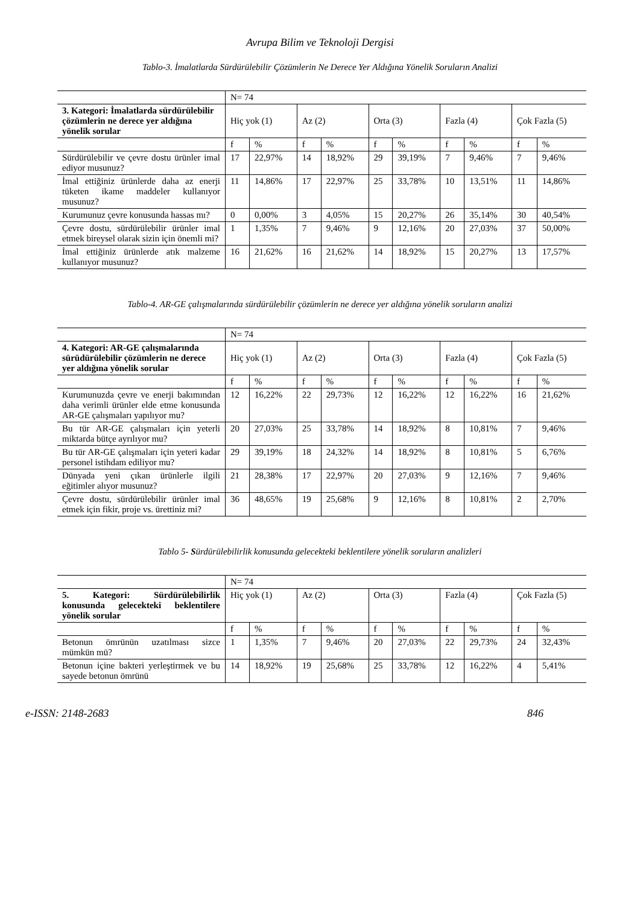Avrupa Bilim ve Teknoloji Dergisi
Tablo-3. İmalatlarda Sürdürülebilir Çözümlerin Ne Derece Yer Aldığına Yönelik Soruların Analizi
| | N= 74 | | | | | | | | | |
| 3. Kategori: İmalatlarda sürdürülebilir çözümlerin ne derece yer aldığına yönelik sorular | Hiç yok (1) | | Az (2) | | Orta (3) | | Fazla (4) | | Çok Fazla (5) | |
| | f | % | f | % | f | % | f | % | f | % |
| Sürdürülebilir ve çevre dostu ürünler imal ediyor musunuz? | 17 | 22,97% | 14 | 18,92% | 29 | 39,19% | 7 | 9,46% | 7 | 9,46% |
| İmal ettiğiniz ürünlerde daha az enerji tüketen ikame maddeler kullanıyor musunuz? | 11 | 14,86% | 17 | 22,97% | 25 | 33,78% | 10 | 13,51% | 11 | 14,86% |
| Kurumunuz çevre konusunda hassas mı? | 0 | 0,00% | 3 | 4,05% | 15 | 20,27% | 26 | 35,14% | 30 | 40,54% |
| Çevre dostu, sürdürülebilir ürünler imal etmek bireysel olarak sizin için önemli mi? | 1 | 1,35% | 7 | 9,46% | 9 | 12,16% | 20 | 27,03% | 37 | 50,00% |
| İmal ettiğiniz ürünlerde atık malzeme kullanıyor musunuz? | 16 | 21,62% | 16 | 21,62% | 14 | 18,92% | 15 | 20,27% | 13 | 17,57% |
Tablo-4. AR-GE çalışmalarında sürdürülebilir çözümlerin ne derece yer aldığına yönelik soruların analizi
| | N= 74 | | | | | | | | | |
| 4. Kategori: AR-GE çalışmalarında sürüdürülebilir çözümlerin ne derece yer aldığına yönelik sorular | Hiç yok (1) | | Az (2) | | Orta (3) | | Fazla (4) | | Çok Fazla (5) | |
| | f | % | f | % | f | % | f | % | f | % |
| Kurumunuzda çevre ve enerji bakımından daha verimli ürünler elde etme konusunda AR-GE çalışmaları yapılıyor mu? | 12 | 16,22% | 22 | 29,73% | 12 | 16,22% | 12 | 16,22% | 16 | 21,62% |
| Bu tür AR-GE çalışmaları için yeterli miktarda bütçe ayrılıyor mu? | 20 | 27,03% | 25 | 33,78% | 14 | 18,92% | 8 | 10,81% | 7 | 9,46% |
| Bu tür AR-GE çalışmaları için yeteri kadar personel istihdam ediliyor mu? | 29 | 39,19% | 18 | 24,32% | 14 | 18,92% | 8 | 10,81% | 5 | 6,76% |
| Dünyada yeni çıkan ürünlerle ilgili eğitimler alıyor musunuz? | 21 | 28,38% | 17 | 22,97% | 20 | 27,03% | 9 | 12,16% | 7 | 9,46% |
| Çevre dostu, sürdürülebilir ürünler imal etmek için fikir, proje vs. ürettiniz mi? | 36 | 48,65% | 19 | 25,68% | 9 | 12,16% | 8 | 10,81% | 2 | 2,70% |
Tablo 5- Sürdürülebilirlik konusunda gelecekteki beklentilere yönelik soruların analizleri
| | N= 74 | | | | | | | | | |
| 5. Kategori: Sürdürülebilirlik konusunda gelecekteki beklentilere yönelik sorular | Hiç yok (1) | | Az (2) | | Orta (3) | | Fazla (4) | | Çok Fazla (5) | |
| | f | % | f | % | f | % | f | % | f | % |
| Betonun ömrünün uzatılması sizce mümkün mü? | 1 | 1,35% | 7 | 9,46% | 20 | 27,03% | 22 | 29,73% | 24 | 32,43% |
| Betonun içine bakteri yerleştirmek ve bu sayede betonun ömrünü | 14 | 18,92% | 19 | 25,68% | 25 | 33,78% | 12 | 16,22% | 4 | 5,41% |
e-ISSN: 2148-2683 846